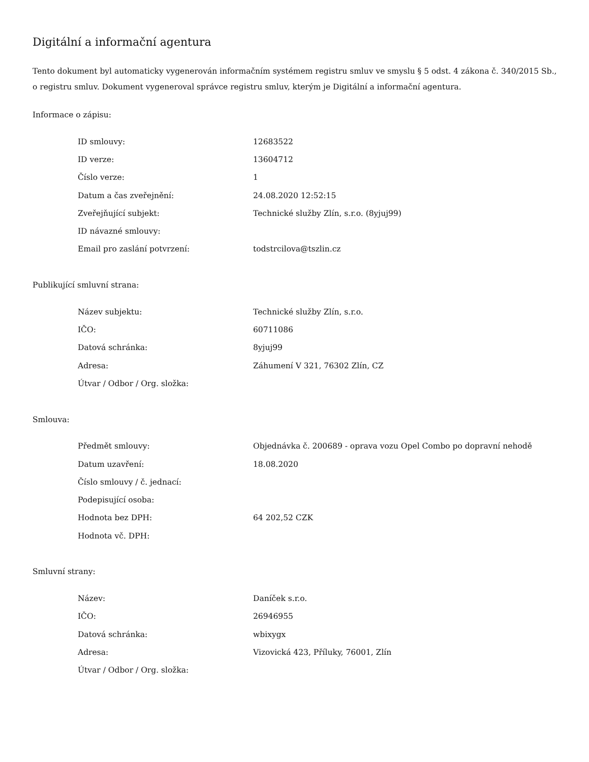Digitální a informační agentura
Tento dokument byl automaticky vygenerován informačním systémem registru smluv ve smyslu § 5 odst. 4 zákona č. 340/2015 Sb., o registru smluv. Dokument vygeneroval správce registru smluv, kterým je Digitální a informační agentura.
Informace o zápisu:
| ID smlouvy: | 12683522 |
| ID verze: | 13604712 |
| Číslo verze: | 1 |
| Datum a čas zveřejnění: | 24.08.2020 12:52:15 |
| Zveřejňující subjekt: | Technické služby Zlín, s.r.o. (8yjuj99) |
| ID návazné smlouvy: | |
| Email pro zaslání potvrzení: | todstrcilova@tszlin.cz |
Publikující smluvní strana:
| Název subjektu: | Technické služby Zlín, s.r.o. |
| IČO: | 60711086 |
| Datová schránka: | 8yjuj99 |
| Adresa: | Záhumení V 321, 76302 Zlín, CZ |
| Útvar / Odbor / Org. složka: | |
Smlouva:
| Předmět smlouvy: | Objednávka č. 200689 - oprava vozu Opel Combo po dopravní nehodě |
| Datum uzavření: | 18.08.2020 |
| Číslo smlouvy / č. jednací: | |
| Podepisující osoba: | |
| Hodnota bez DPH: | 64 202,52 CZK |
| Hodnota vč. DPH: | |
Smluvní strany:
| Název: | Daníček s.r.o. |
| IČO: | 26946955 |
| Datová schránka: | wbixygx |
| Adresa: | Vizovická 423, Příluky, 76001, Zlín |
| Útvar / Odbor / Org. složka: | |